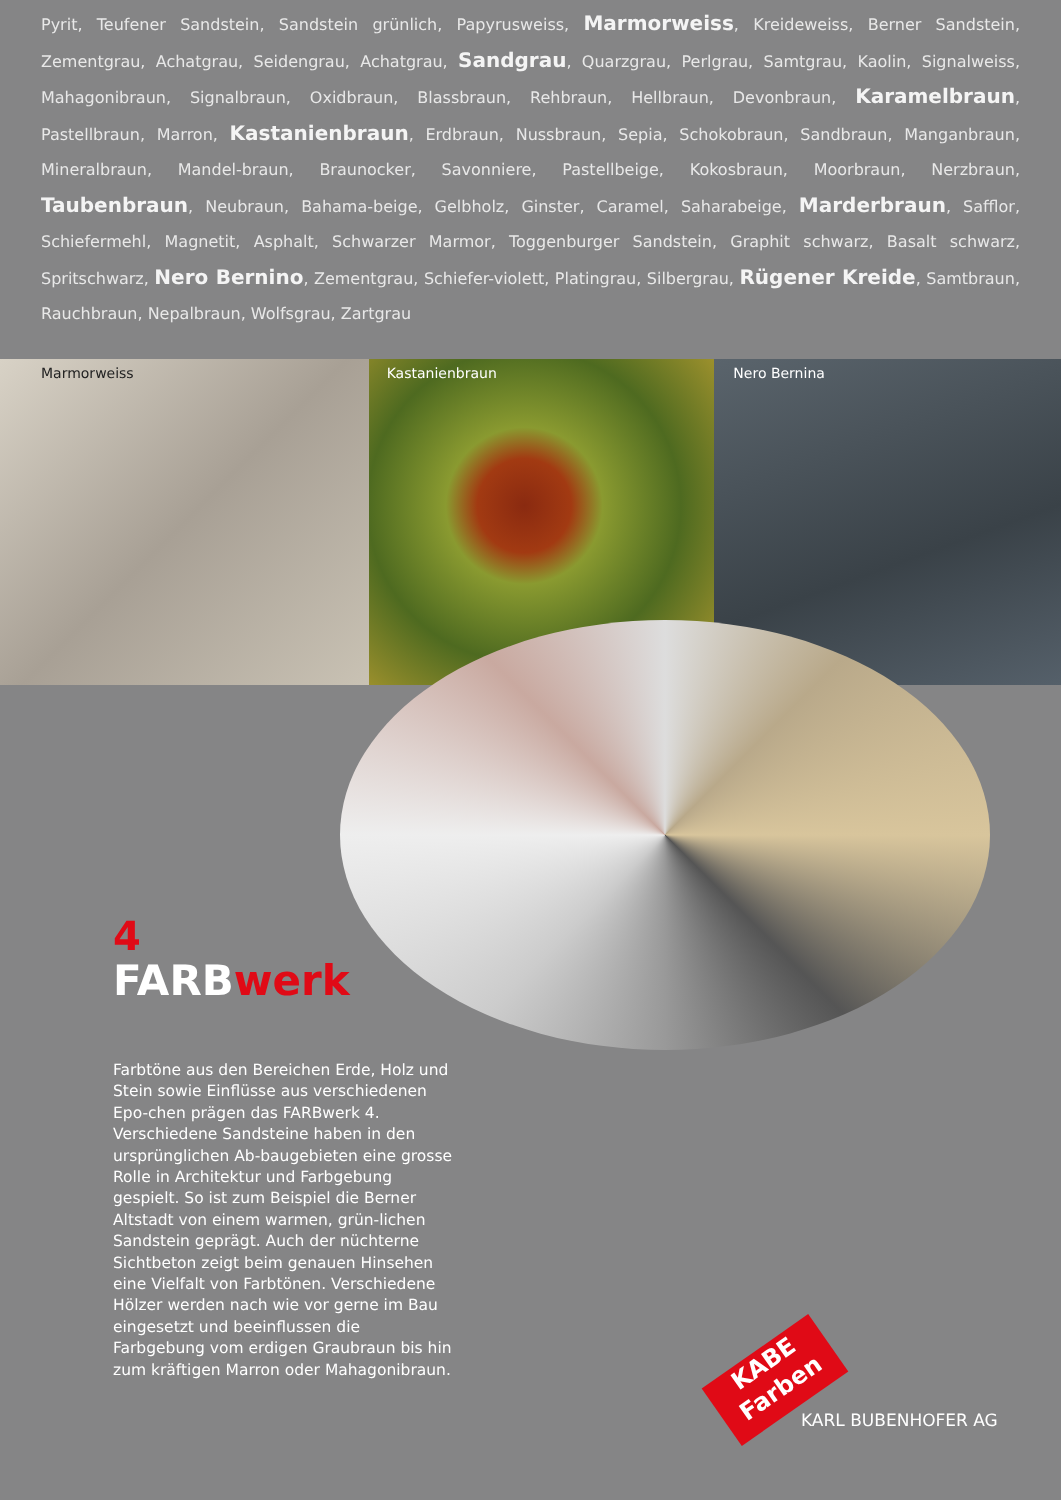Pyrit, Teufener Sandstein, Sandstein grünlich, Papyrusweiss, Marmorweiss, Kreideweiss, Berner Sandstein, Zementgrau, Achatgrau, Seidengrau, Achatgrau, Sandgrau, Quarzgrau, Perlgrau, Samtgrau, Kaolin, Signalweiss, Mahagonibraun, Signalbraun, Oxidbraun, Blassbraun, Rehbraun, Hellbraun, Devonbraun, Karamelbraun, Pastellbraun, Marron, Kastanienbraun, Erdbraun, Nussbraun, Sepia, Schokobraun, Sandbraun, Manganbraun, Mineralbraun, Mandel-braun, Braunocker, Savonniere, Pastellbeige, Kokosbraun, Moorbraun, Nerzbraun, Taubenbraun, Neubraun, Bahama-beige, Gelbholz, Ginster, Caramel, Saharabeige, Marderbraun, Safflor, Schiefermehl, Magnetit, Asphalt, Schwarzer Marmor, Toggenburger Sandstein, Graphit schwarz, Basalt schwarz, Spritschwarz, Nero Bernino, Zementgrau, Schiefer-violett, Platingrau, Silbergrau, Rügener Kreide, Samtbraun, Rauchbraun, Nepalbraun, Wolfsgrau, Zartgrau
Marmorweiss Kastanienbraun Nero Bernina
4
FARBwerk
Farbtöne aus den Bereichen Erde, Holz und Stein sowie Einflüsse aus verschiedenen Epo-chen prägen das FARBwerk 4. Verschiedene Sandsteine haben in den ursprünglichen Ab-baugebieten eine grosse Rolle in Architektur und Farbgebung gespielt. So ist zum Beispiel die Berner Altstadt von einem warmen, grün-lichen Sandstein geprägt. Auch der nüchterne Sichtbeton zeigt beim genauen Hinsehen eine Vielfalt von Farbtönen. Verschiedene Hölzer werden nach wie vor gerne im Bau eingesetzt und beeinflussen die Farbgebung vom erdigen Graubraun bis hin zum kräftigen Marron oder Mahagonibraun.
KABE
Farben
KARL BUBENHOFER AG